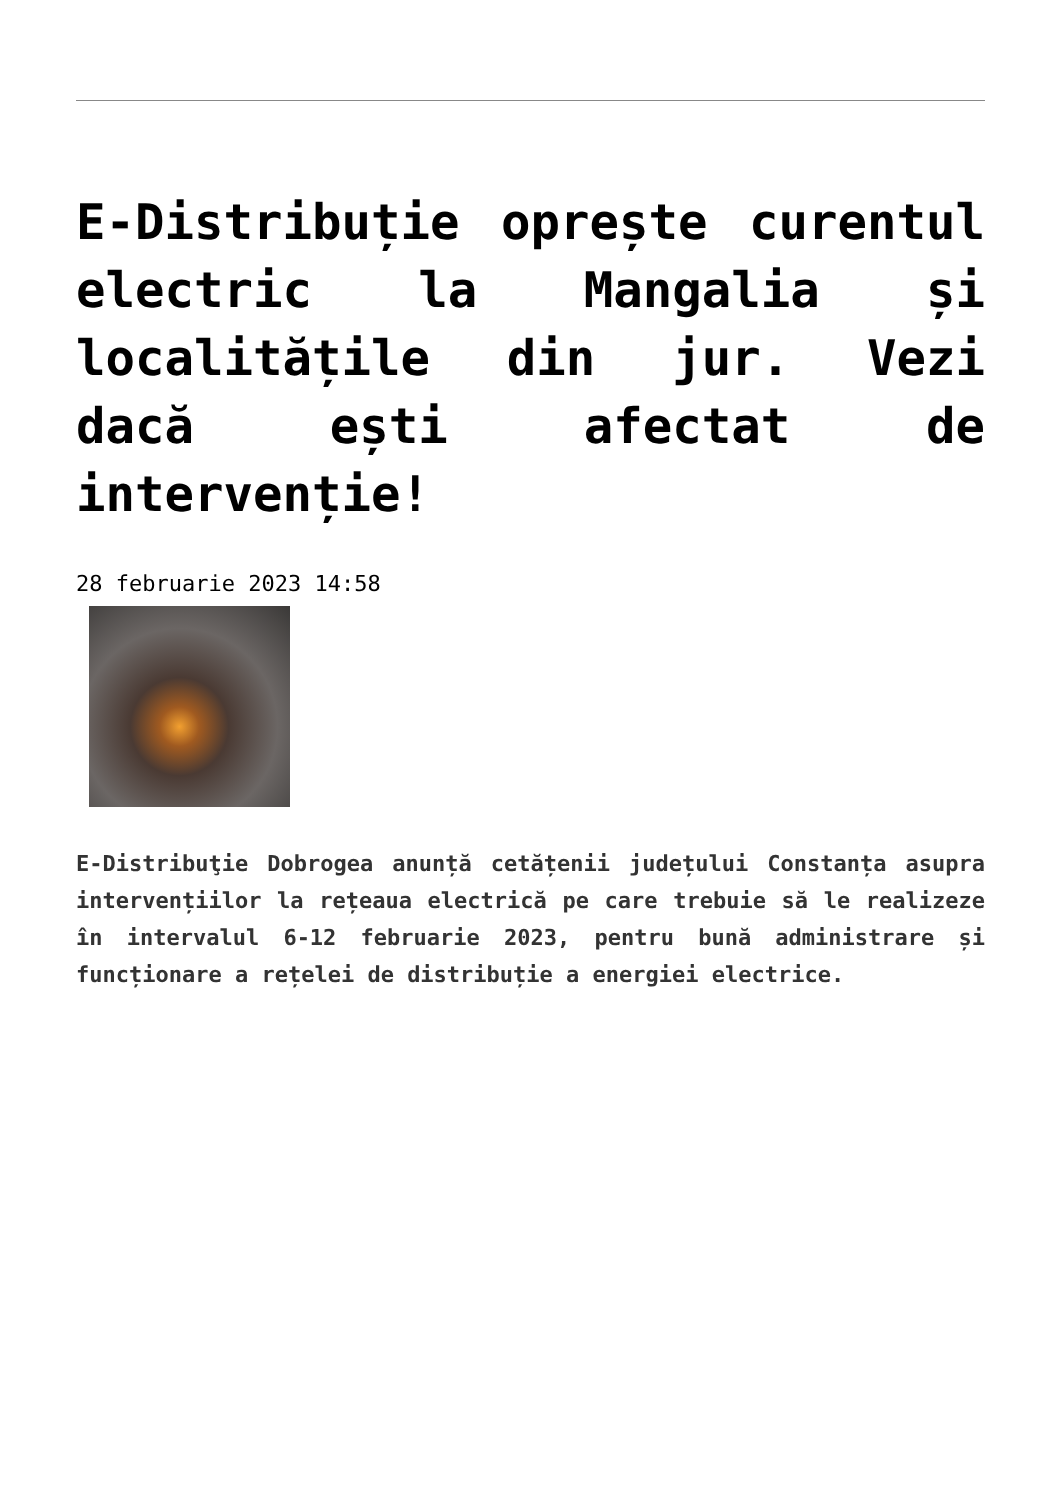E-Distribuție oprește curentul electric la Mangalia și localitățile din jur. Vezi dacă ești afectat de intervenție!
28 februarie 2023 14:58
E-Distribuţie Dobrogea anunță cetățenii județului Constanța asupra intervențiilor la rețeaua electrică pe care trebuie să le realizeze în intervalul 6-12 februarie 2023, pentru bună administrare și funcționare a rețelei de distribuție a energiei electrice.